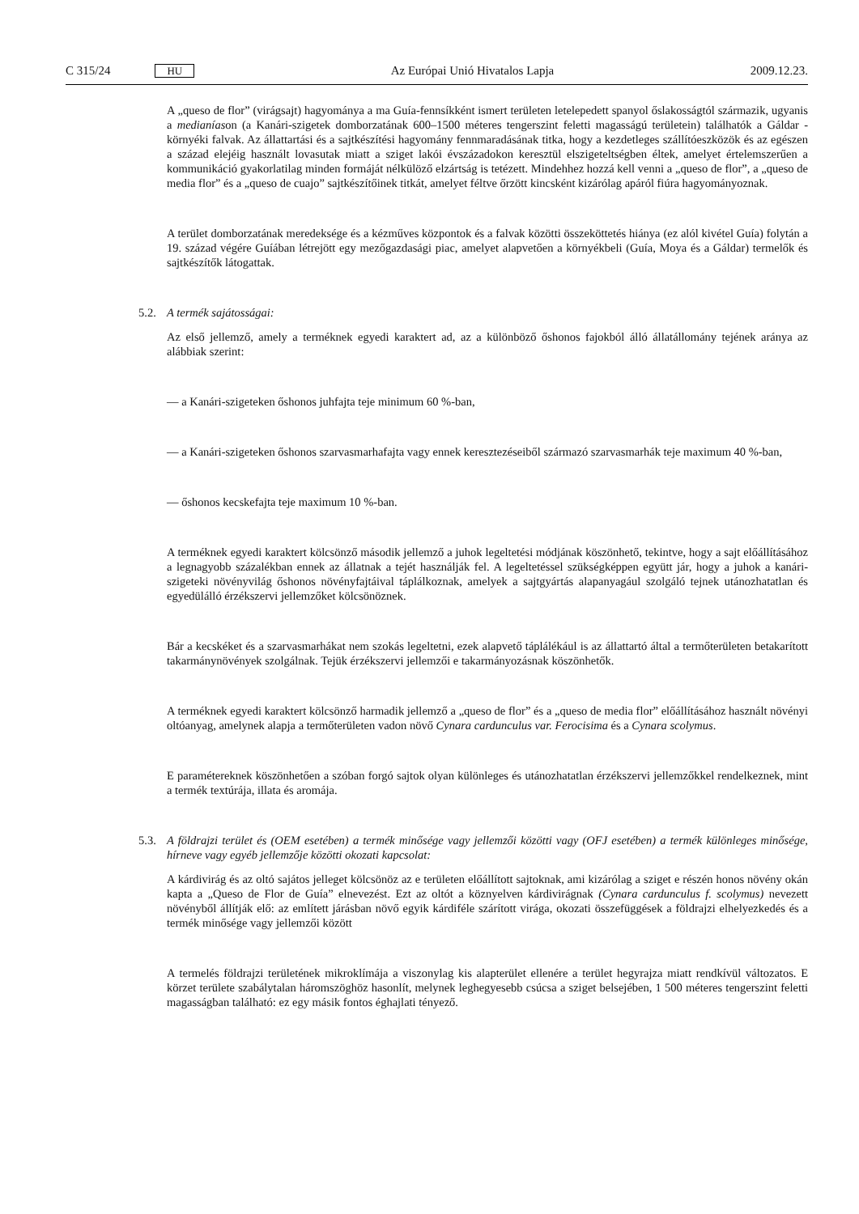C 315/24 HU
Az Európai Unió Hivatalos Lapja 2009.12.23.
A „queso de flor” (virágsajt) hagyománya a ma Guía-fennsíkként ismert területen letelepedett spanyol őslakosságtól származik, ugyanis a medianíason (a Kanári-szigetek domborzatának 600–1500 méteres tengerszint feletti magasságú területein) találhatók a Gáldar -környéki falvak. Az állattartási és a sajtkészítési hagyomány fennmaradásának titka, hogy a kezdetleges szállítóeszközök és az egészen a század elejéig használt lovasutak miatt a sziget lakói évszázadokon keresztül elszigeteltségben éltek, amelyet értelemszerűen a kommunikáció gyakorlatilag minden formáját nélkülöző elzártság is tetézett. Mindehhez hozzá kell venni a „queso de flor”, a „queso de media flor” és a „queso de cuajo” sajtkészítőinek titkát, amelyet féltve őrzött kincsként kizárólag apáról fiúra hagyományoznak.
A terület domborzatának meredeksége és a kézműves központok és a falvak közötti összeköttetés hiánya (ez alól kivétel Guía) folytán a 19. század végére Guíában létrejött egy mezőgazdasági piac, amelyet alapvetően a környékbeli (Guía, Moya és a Gáldar) termelők és sajtkészítők látogattak.
5.2. A termék sajátosságai:
Az első jellemző, amely a terméknek egyedi karaktert ad, az a különböző őshonos fajokból álló állatállomány tejének aránya az alábbiak szerint:
— a Kanári-szigeteken őshonos juhfajta teje minimum 60 %-ban,
— a Kanári-szigeteken őshonos szarvasmarhafajta vagy ennek keresztezéseiből származó szarvasmarhák teje maximum 40 %-ban,
— őshonos kecskefajta teje maximum 10 %-ban.
A terméknek egyedi karaktert kölcsönző második jellemző a juhok legeltetési módjának köszönhető, tekintve, hogy a sajt előállításához a legnagyobb százalékban ennek az állatnak a tejét használják fel. A legeltetéssel szükségképpen együtt jár, hogy a juhok a kanári-szigeteki növényvilág őshonos növényfajtáival táplálkoznak, amelyek a sajtgyártás alapanyagául szolgáló tejnek utánozhatatlan és egyedülálló érzékszervi jellemzőket kölcsönöznek.
Bár a kecskéket és a szarvasmarhákat nem szokás legeltetni, ezek alapvető táplálékául is az állattartó által a termőterületen betakarított takarmánynövények szolgálnak. Tejük érzékszervi jellemzői e takarmányozásnak köszönhetők.
A terméknek egyedi karaktert kölcsönző harmadik jellemző a „queso de flor” és a „queso de media flor” előállításához használt növényi oltóanyag, amelynek alapja a termőterületen vadon növő Cynara cardunculus var. Ferocisima és a Cynara scolymus.
E paramétereknek köszönhetően a szóban forgó sajtok olyan különleges és utánozhatatlan érzékszervi jellemzőkkel rendelkeznek, mint a termék textúrája, illata és aromája.
5.3. A földrajzi terület és (OEM esetében) a termék minősége vagy jellemzői közötti vagy (OFJ esetében) a termék különleges minősége, hírneve vagy egyéb jellemzője közötti okozati kapcsolat:
A kárdivirág és az oltó sajátos jelleget kölcsönöz az e területen előállított sajtoknak, ami kizárólag a sziget e részén honos növény okán kapta a „Queso de Flor de Guía” elnevezést. Ezt az oltót a köznyelven kárdivirágnak (Cynara cardunculus f. scolymus) nevezett növényből állítják elő: az említett járásban növő egyik kárdiféle szárított virága, okozati összefüggések a földrajzi elhelyezkedés és a termék minősége vagy jellemzői között
A termelés földrajzi területének mikroklímája a viszonylag kis alapterület ellenére a terület hegyrajza miatt rendkívül változatos. E körzet területe szabálytalan háromszöghöz hasonlít, melynek leghegyesebb csúcsa a sziget belsejében, 1 500 méteres tengerszint feletti magasságban található: ez egy másik fontos éghajlati tényező.